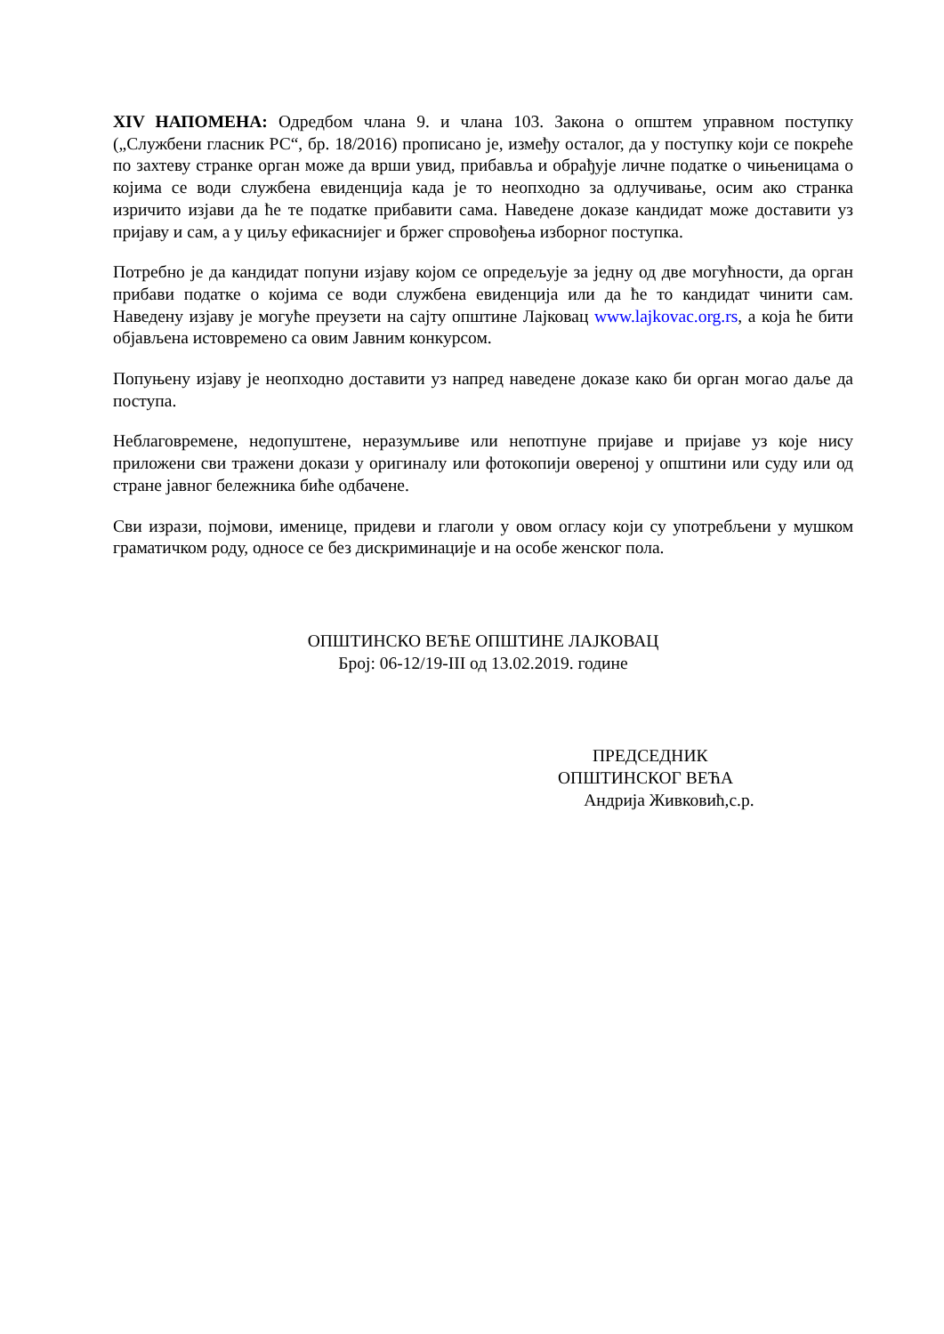XIV НАПОМЕНА: Одредбом члана 9. и члана 103. Закона о општем управном поступку („Службени гласник РС“, бр. 18/2016) прописано је, између осталог, да у поступку који се покреће по захтеву странке орган може да врши увид, прибавља и обрађује личне податке о чињеницама о којима се води службена евиденција када је то неопходно за одлучивање, осим ако странка изричито изјави да ће те податке прибавити сама. Наведене доказе кандидат може доставити уз пријаву и сам, а у циљу ефикаснијег и бржег спровођења изборног поступка.
Потребно је да кандидат попуни изјаву којом се опредељује за једну од две могућности, да орган прибави податке о којима се води службена евиденција или да ће то кандидат чинити сам. Наведену изјаву је могуће преузети на сајту општине Лајковац www.lajkovac.org.rs, а која ће бити објављена истовремено са овим Јавним конкурсом.
Попуњену изјаву је неопходно доставити уз напред наведене доказе како би орган могао даље да поступа.
Неблаговремене, недопуштене, неразумљиве или непотпуне пријаве и пријаве уз које нису приложени сви тражени докази у оригиналу или фотокопији овереној у општини или суду или од стране јавног бележника биће одбачене.
Сви изрази, појмови, именице, придеви и глаголи у овом огласу који су употребљени у мушком граматичком роду, односе се без дискриминације и на особе женског пола.
ОПШТИНСКО ВЕЋЕ ОПШТИНЕ ЛАЈКОВАЦ
Број: 06-12/19-III од 13.02.2019. године
ПРЕДСЕДНИК
ОПШТИНСКОГ ВЕЋА
Андрија Живковић,с.р.